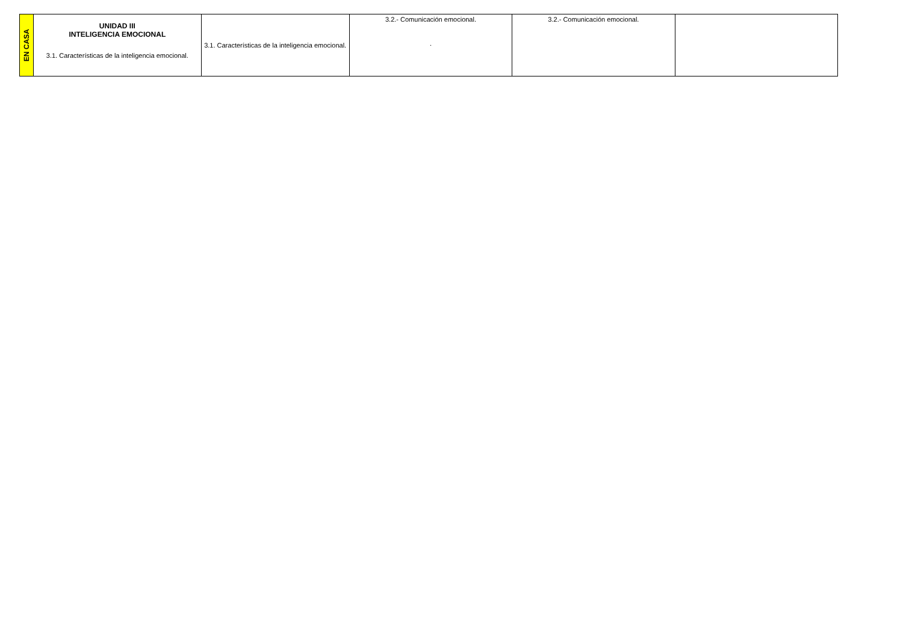| EN CASA | UNIDAD III INTELIGENCIA EMOCIONAL 3.1. Características de la inteligencia emocional. | 3.1. Características de la inteligencia emocional. | 3.2.- Comunicación emocional. . | 3.2.- Comunicación emocional. | |